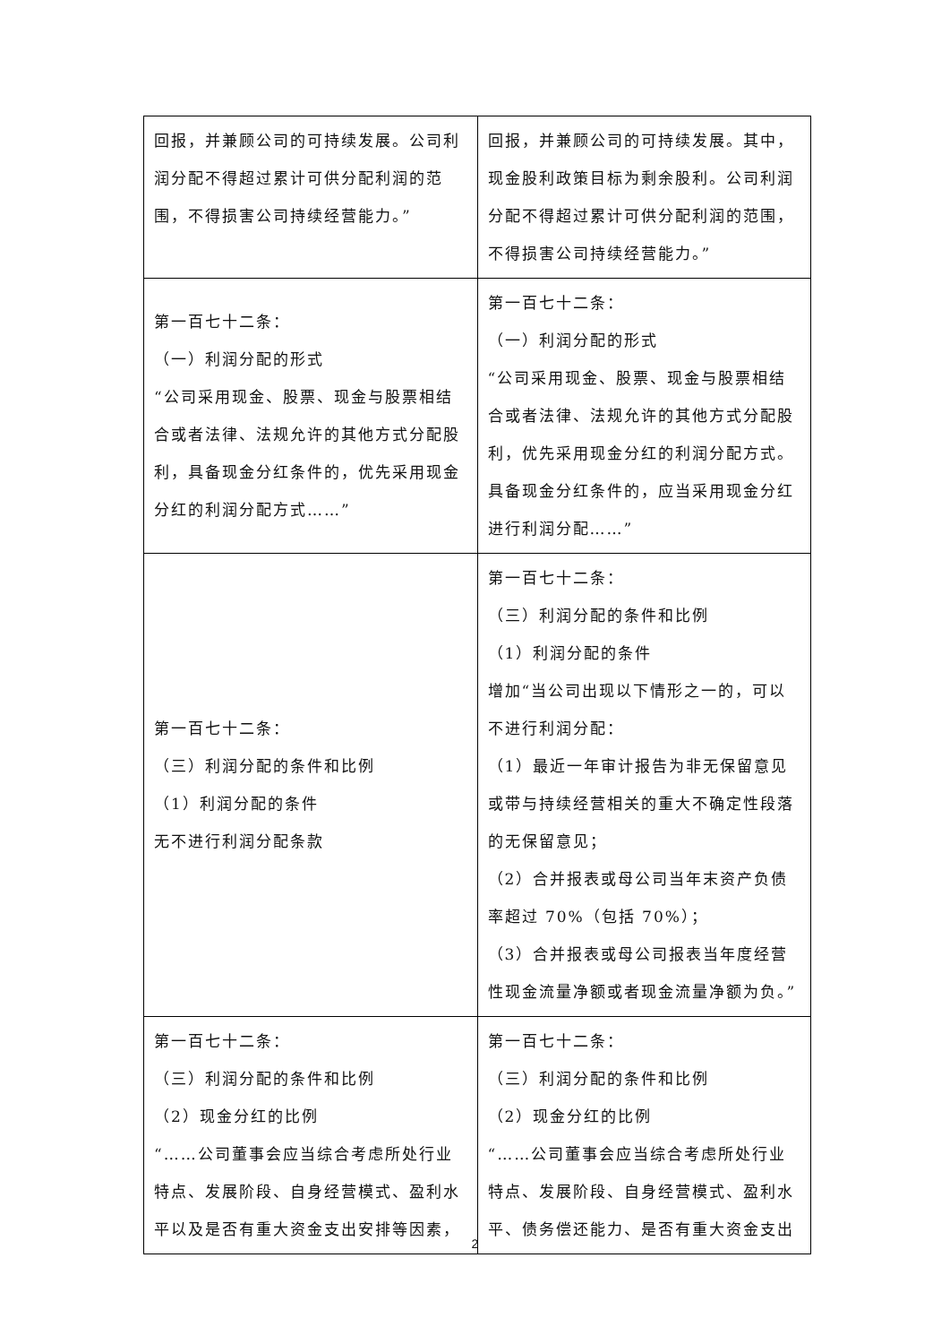| 回报，并兼顾公司的可持续发展。公司利润分配不得超过累计可供分配利润的范围，不得损害公司持续经营能力。” | 回报，并兼顾公司的可持续发展。其中，现金股利政策目标为剩余股利。公司利润分配不得超过累计可供分配利润的范围，不得损害公司持续经营能力。” |
| 第一百七十二条： （一）利润分配的形式 “公司采用现金、股票、现金与股票相结合或者法律、法规允许的其他方式分配股利，具备现金分红条件的，优先采用现金分红的利润分配方式……” | 第一百七十二条： （一）利润分配的形式 “公司采用现金、股票、现金与股票相结合或者法律、法规允许的其他方式分配股利，优先采用现金分红的利润分配方式。具备现金分红条件的，应当采用现金分红进行利润分配……” |
| 第一百七十二条： （三）利润分配的条件和比例 （1）利润分配的条件 无不进行利润分配条款 | 第一百七十二条： （三）利润分配的条件和比例 （1）利润分配的条件 增加“当公司出现以下情形之一的，可以不进行利润分配： （1）最近一年审计报告为非无保留意见或带与持续经营相关的重大不确定性段落的无保留意见； （2）合并报表或母公司当年末资产负债率超过 70%（包括 70%）； （3）合并报表或母公司报表当年度经营性现金流量净额或者现金流量净额为负。” |
| 第一百七十二条： （三）利润分配的条件和比例 （2）现金分红的比例 “……公司董事会应当综合考虑所处行业特点、发展阶段、自身经营模式、盈利水平以及是否有重大资金支出安排等因素， | 第一百七十二条： （三）利润分配的条件和比例 （2）现金分红的比例 “……公司董事会应当综合考虑所处行业特点、发展阶段、自身经营模式、盈利水平、债务偿还能力、是否有重大资金支出 |
2